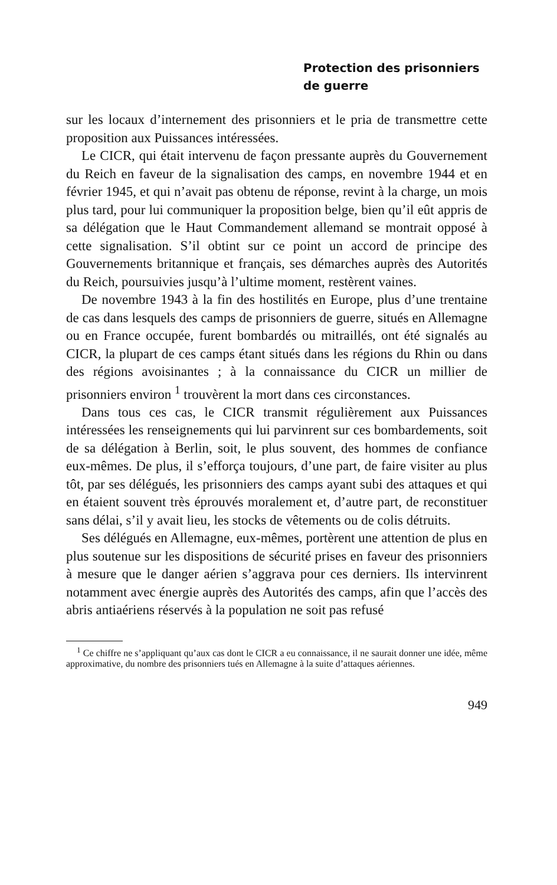Protection des prisonniers
de guerre
sur les locaux d’internement des prisonniers et le pria de transmettre cette proposition aux Puissances intéressées.
Le CICR, qui était intervenu de façon pressante auprès du Gouvernement du Reich en faveur de la signalisation des camps, en novembre 1944 et en février 1945, et qui n’avait pas obtenu de réponse, revint à la charge, un mois plus tard, pour lui communiquer la proposition belge, bien qu’il eût appris de sa délégation que le Haut Commandement allemand se montrait opposé à cette signalisation. S’il obtint sur ce point un accord de principe des Gouvernements britannique et français, ses démarches auprès des Autorités du Reich, poursuivies jusqu’à l’ultime moment, restèrent vaines.
De novembre 1943 à la fin des hostilités en Europe, plus d’une trentaine de cas dans lesquels des camps de prisonniers de guerre, situés en Allemagne ou en France occupée, furent bombardés ou mitraillés, ont été signalés au CICR, la plupart de ces camps étant situés dans les régions du Rhin ou dans des régions avoisinantes ; à la connaissance du CICR un millier de prisonniers environ <sup>1</sup> trouvèrent la mort dans ces circonstances.
Dans tous ces cas, le CICR transmit régulièrement aux Puissances intéressées les renseignements qui lui parvinrent sur ces bombardements, soit de sa délégation à Berlin, soit, le plus souvent, des hommes de confiance eux-mêmes. De plus, il s’efforça toujours, d’une part, de faire visiter au plus tôt, par ses délégués, les prisonniers des camps ayant subi des attaques et qui en étaient souvent très éprouvés moralement et, d’autre part, de reconstituer sans délai, s’il y avait lieu, les stocks de vêtements ou de colis détruits.
Ses délégués en Allemagne, eux-mêmes, portèrent une attention de plus en plus soutenue sur les dispositions de sécurité prises en faveur des prisonniers à mesure que le danger aérien s’aggrava pour ces derniers. Ils intervinrent notamment avec énergie auprès des Autorités des camps, afin que l’accès des abris antiaériens réservés à la population ne soit pas refusé
<sup>1</sup> Ce chiffre ne s’appliquant qu’aux cas dont le CICR a eu connaissance, il ne saurait donner une idée, même approximative, du nombre des prisonniers tués en Allemagne à la suite d’attaques aériennes.
949